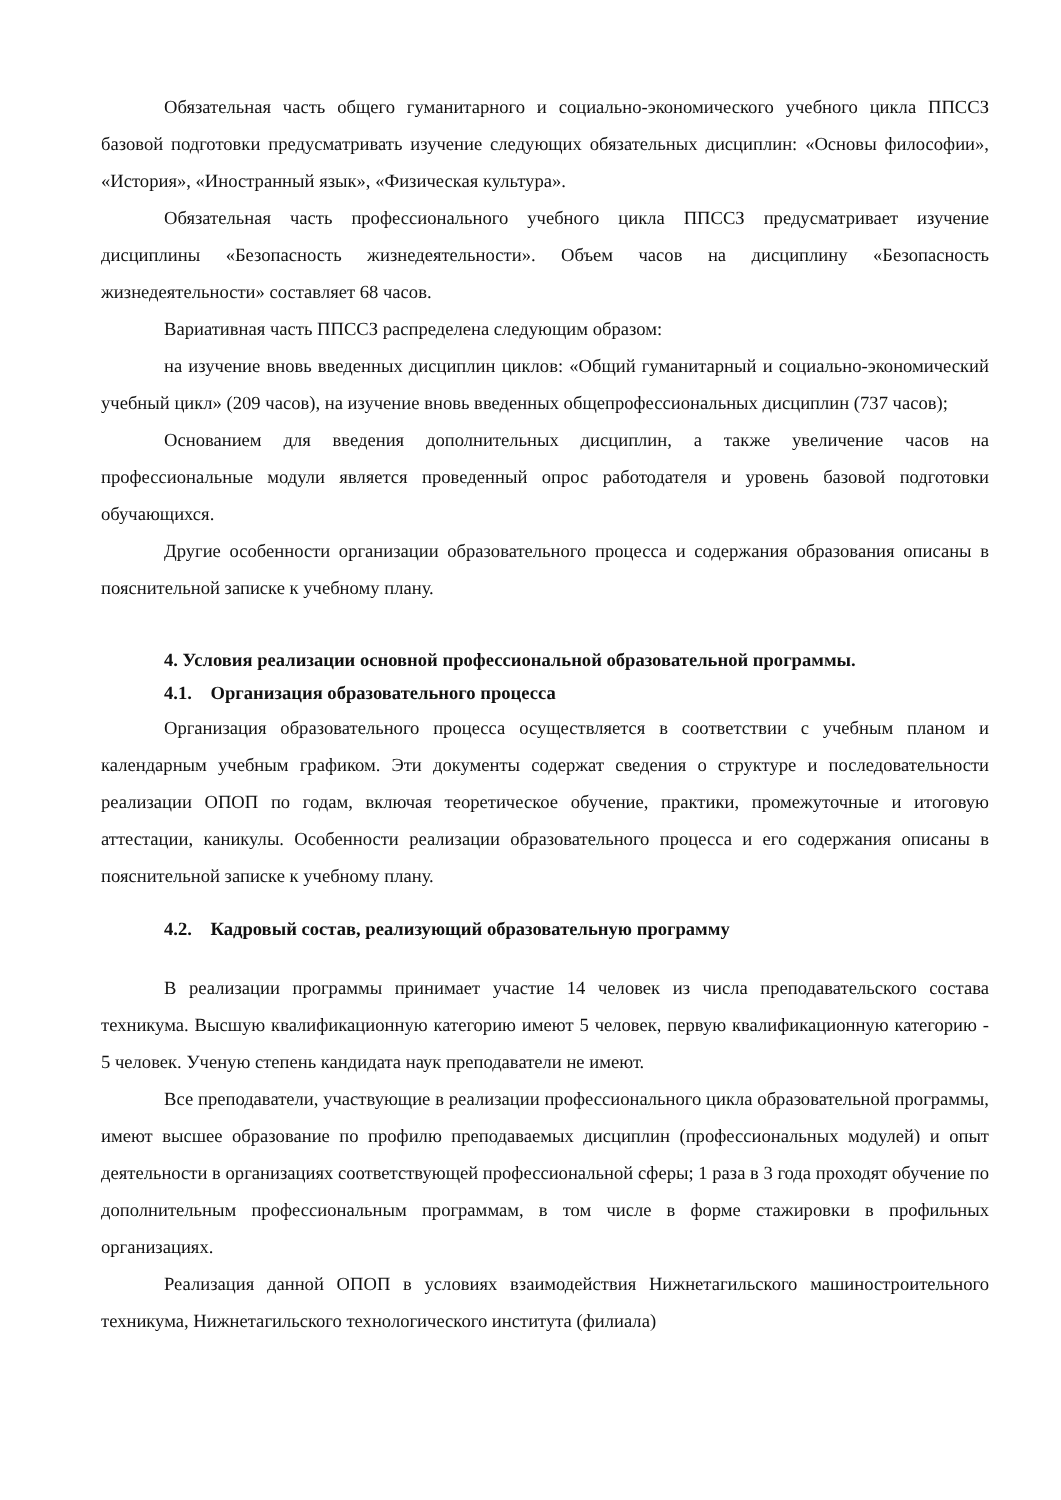Обязательная часть общего гуманитарного и социально-экономического учебного цикла ППССЗ базовой подготовки предусматривать изучение следующих обязательных дисциплин: «Основы философии», «История», «Иностранный язык», «Физическая культура».
Обязательная часть профессионального учебного цикла ППССЗ предусматривает изучение дисциплины «Безопасность жизнедеятельности». Объем часов на дисциплину «Безопасность жизнедеятельности» составляет 68 часов.
Вариативная часть ППССЗ распределена следующим образом:
на изучение вновь введенных дисциплин циклов: «Общий гуманитарный и социально-экономический учебный цикл» (209 часов), на изучение вновь введенных общепрофессиональных дисциплин (737 часов);
Основанием для введения дополнительных дисциплин, а также увеличение часов на профессиональные модули является проведенный опрос работодателя и уровень базовой подготовки обучающихся.
Другие особенности организации образовательного процесса и содержания образования описаны в пояснительной записке к учебному плану.
4. Условия реализации основной профессиональной образовательной программы.
4.1. Организация образовательного процесса
Организация образовательного процесса осуществляется в соответствии с учебным планом и календарным учебным графиком. Эти документы содержат сведения о структуре и последовательности реализации ОПОП по годам, включая теоретическое обучение, практики, промежуточные и итоговую аттестации, каникулы. Особенности реализации образовательного процесса и его содержания описаны в пояснительной записке к учебному плану.
4.2. Кадровый состав, реализующий образовательную программу
В реализации программы принимает участие 14 человек из числа преподавательского состава техникума. Высшую квалификационную категорию имеют 5 человек, первую квалификационную категорию - 5 человек. Ученую степень кандидата наук преподаватели не имеют.
Все преподаватели, участвующие в реализации профессионального цикла образовательной программы, имеют высшее образование по профилю преподаваемых дисциплин (профессиональных модулей) и опыт деятельности в организациях соответствующей профессиональной сферы; 1 раза в 3 года проходят обучение по дополнительным профессиональным программам, в том числе в форме стажировки в профильных организациях.
Реализация данной ОПОП в условиях взаимодействия Нижнетагильского машиностроительного техникума, Нижнетагильского технологического института (филиала)